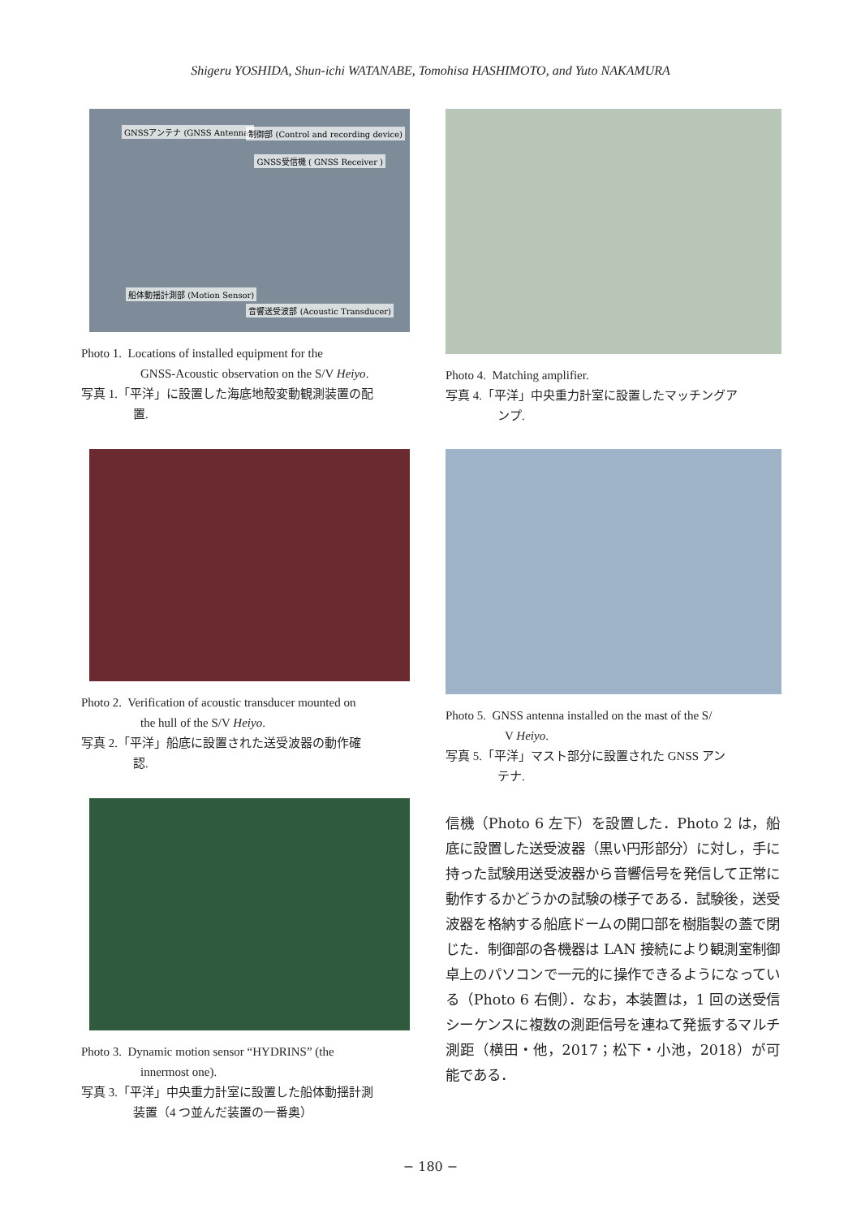Shigeru YOSHIDA, Shun-ichi WATANABE, Tomohisa HASHIMOTO, and Yuto NAKAMURA
GNSSアンテナ (GNSS Antenna) 制御部 (Control and recording device)
GNSS受信機 ( GNSS Receiver )
船体動揺計測部 (Motion Sensor)
音響送受波部 (Acoustic Transducer)
Photo 1. Locations of installed equipment for the
GNSS-Acoustic observation on the S/V Heiyo.
写真 1.「平洋」に設置した海底地殻変動観測装置の配
置.
Photo 2. Verification of acoustic transducer mounted on
the hull of the S/V Heiyo.
写真 2.「平洋」船底に設置された送受波器の動作確
認.
Photo 3. Dynamic motion sensor “HYDRINS” (the
innermost one).
写真 3.「平洋」中央重力計室に設置した船体動揺計測
装置（4 つ並んだ装置の一番奥）
Photo 4. Matching amplifier.
写真 4.「平洋」中央重力計室に設置したマッチングア
ンプ.
Photo 5. GNSS antenna installed on the mast of the S/
V Heiyo.
写真 5.「平洋」マスト部分に設置された GNSS アン
テナ.
信機（Photo 6 左下）を設置した．Photo 2 は，船底に設置した送受波器（黒い円形部分）に対し，手に持った試験用送受波器から音響信号を発信して正常に動作するかどうかの試験の様子である．試験後，送受波器を格納する船底ドームの開口部を樹脂製の蓋で閉じた．制御部の各機器は LAN 接続により観測室制御卓上のパソコンで一元的に操作できるようになっている（Photo 6 右側）．なお，本装置は，1 回の送受信シーケンスに複数の測距信号を連ねて発振するマルチ測距（横田・他，2017；松下・小池，2018）が可能である．
− 180 −